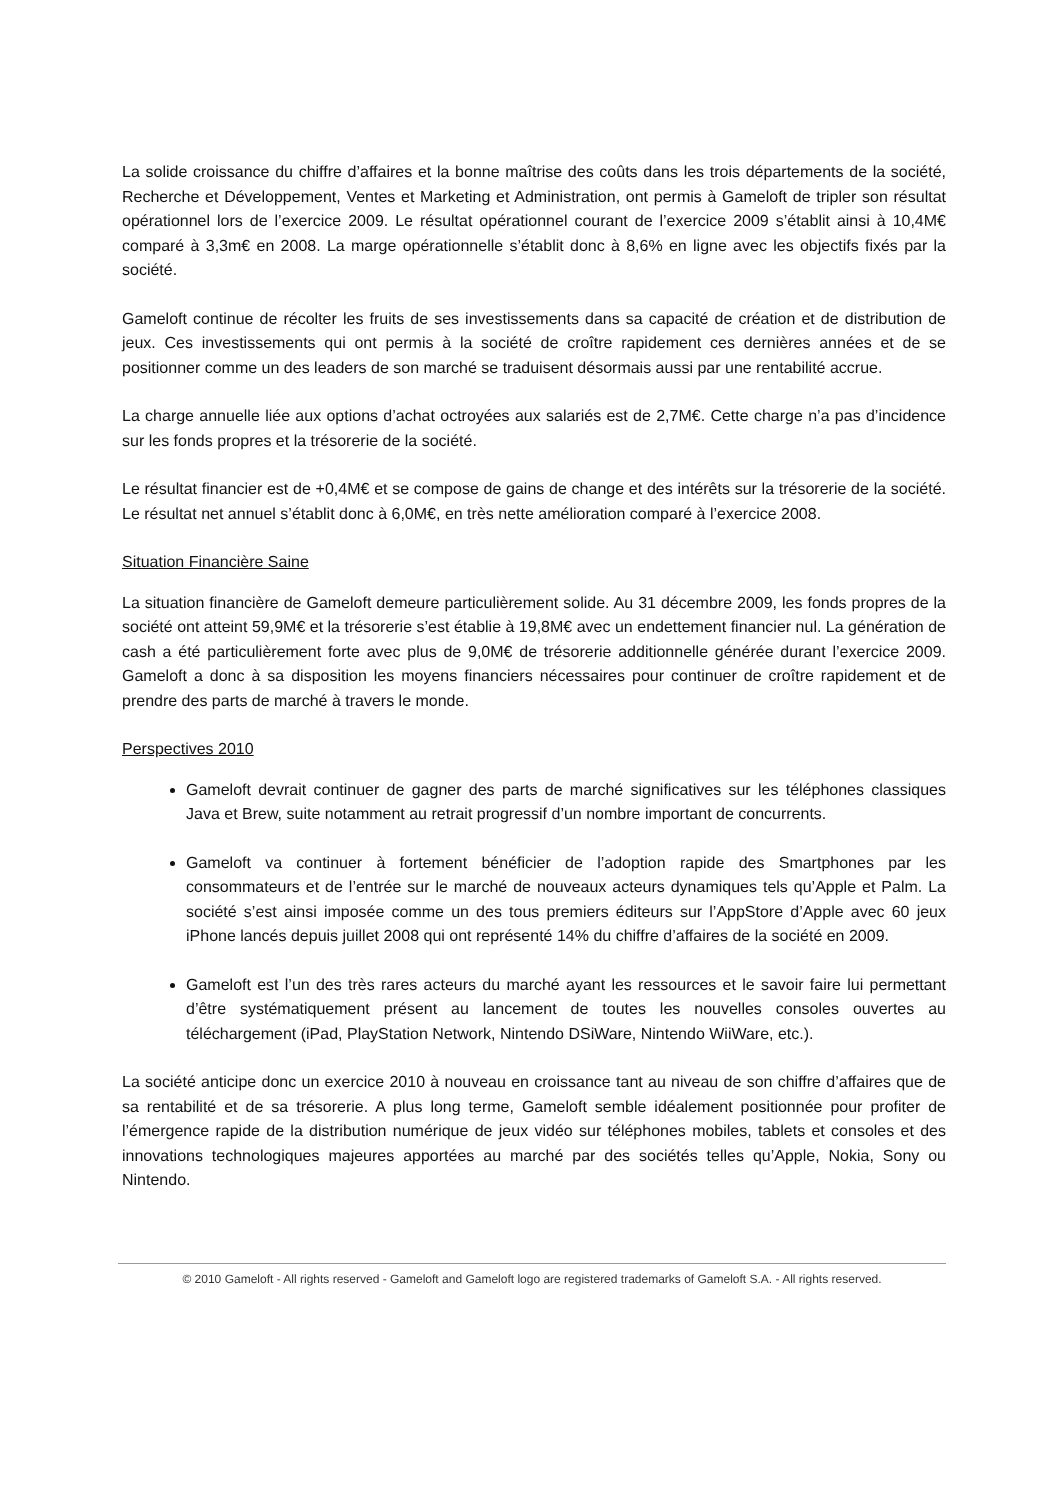La solide croissance du chiffre d’affaires et la bonne maîtrise des coûts dans les trois départements de la société, Recherche et Développement, Ventes et Marketing et Administration, ont permis à Gameloft de tripler son résultat opérationnel lors de l’exercice 2009. Le résultat opérationnel courant de l’exercice 2009 s’établit ainsi à 10,4M€ comparé à 3,3m€ en 2008. La marge opérationnelle s’établit donc à 8,6% en ligne avec les objectifs fixés par la société.
Gameloft continue de récolter les fruits de ses investissements dans sa capacité de création et de distribution de jeux. Ces investissements qui ont permis à la société de croître rapidement ces dernières années et de se positionner comme un des leaders de son marché se traduisent désormais aussi par une rentabilité accrue.
La charge annuelle liée aux options d’achat octroyées aux salariés est de 2,7M€. Cette charge n’a pas d’incidence sur les fonds propres et la trésorerie de la société.
Le résultat financier est de +0,4M€ et se compose de gains de change et des intérêts sur la trésorerie de la société. Le résultat net annuel s’établit donc à 6,0M€, en très nette amélioration comparé à l’exercice 2008.
Situation Financière Saine
La situation financière de Gameloft demeure particulièrement solide. Au 31 décembre 2009, les fonds propres de la société ont atteint 59,9M€ et la trésorerie s’est établie à 19,8M€ avec un endettement financier nul. La génération de cash a été particulièrement forte avec plus de 9,0M€ de trésorerie additionnelle générée durant l’exercice 2009. Gameloft a donc à sa disposition les moyens financiers nécessaires pour continuer de croître rapidement et de prendre des parts de marché à travers le monde.
Perspectives 2010
Gameloft devrait continuer de gagner des parts de marché significatives sur les téléphones classiques Java et Brew, suite notamment au retrait progressif d’un nombre important de concurrents.
Gameloft va continuer à fortement bénéficier de l’adoption rapide des Smartphones par les consommateurs et de l’entrée sur le marché de nouveaux acteurs dynamiques tels qu’Apple et Palm. La société s’est ainsi imposée comme un des tous premiers éditeurs sur l’AppStore d’Apple avec 60 jeux iPhone lancés depuis juillet 2008 qui ont représenté 14% du chiffre d’affaires de la société en 2009.
Gameloft est l’un des très rares acteurs du marché ayant les ressources et le savoir faire lui permettant d’être systématiquement présent au lancement de toutes les nouvelles consoles ouvertes au téléchargement (iPad, PlayStation Network, Nintendo DSiWare, Nintendo WiiWare, etc.).
La société anticipe donc un exercice 2010 à nouveau en croissance tant au niveau de son chiffre d’affaires que de sa rentabilité et de sa trésorerie. A plus long terme, Gameloft semble idéalement positionnée pour profiter de l’émergence rapide de la distribution numérique de jeux vidéo sur téléphones mobiles, tablets et consoles et des innovations technologiques majeures apportées au marché par des sociétés telles qu’Apple, Nokia, Sony ou Nintendo.
© 2010 Gameloft - All rights reserved - Gameloft and Gameloft logo are registered trademarks of Gameloft S.A. - All rights reserved.